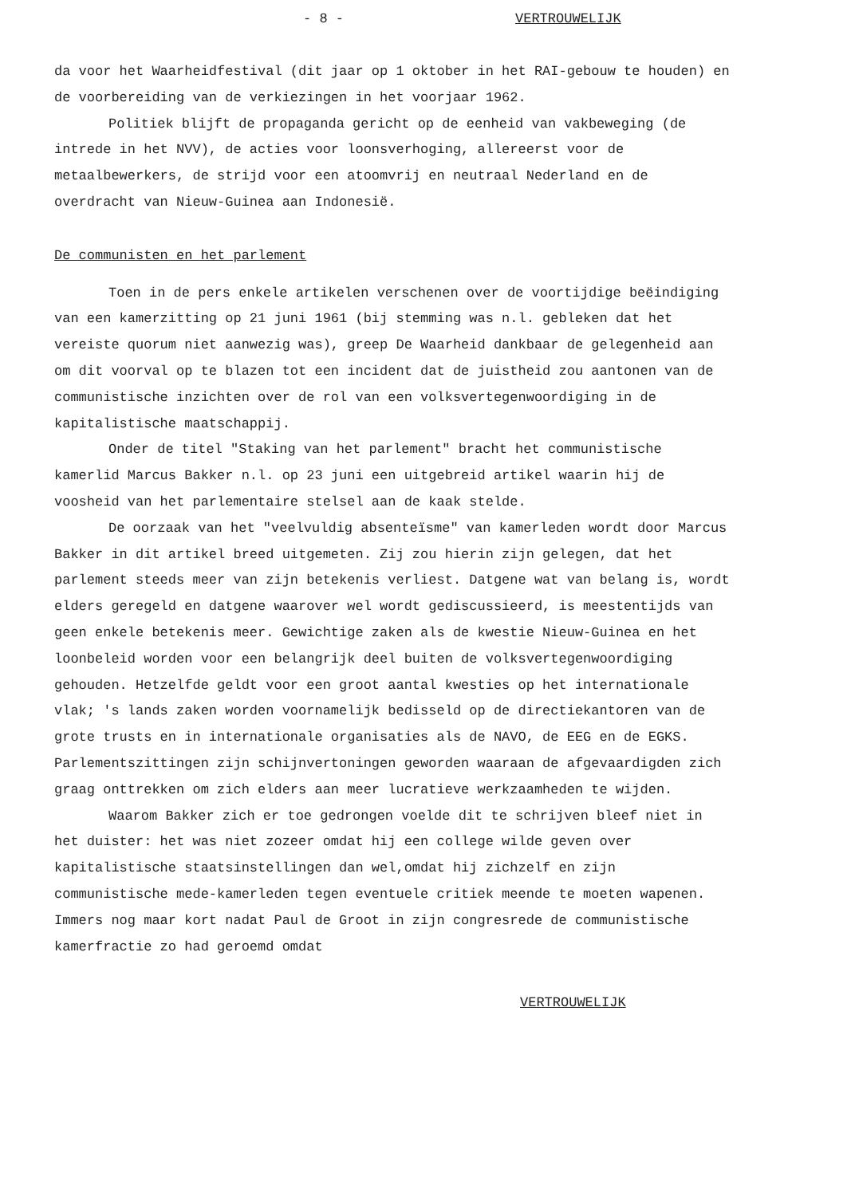- 8 - VERTROUWELIJK
da voor het Waarheidfestival (dit jaar op 1 oktober in het RAI-gebouw te houden) en de voorbereiding van de verkiezingen in het voorjaar 1962.
Politiek blijft de propaganda gericht op de eenheid van vakbeweging (de intrede in het NVV), de acties voor loonsverhoging, allereerst voor de metaalbewerkers, de strijd voor een atoomvrij en neutraal Nederland en de overdracht van Nieuw-Guinea aan Indonesië.
De communisten en het parlement
Toen in de pers enkele artikelen verschenen over de voortijdige beëindiging van een kamerzitting op 21 juni 1961 (bij stemming was n.l. gebleken dat het vereiste quorum niet aanwezig was), greep De Waarheid dankbaar de gelegenheid aan om dit voorval op te blazen tot een incident dat de juistheid zou aantonen van de communistische inzichten over de rol van een volksvertegenwoordiging in de kapitalistische maatschappij.
Onder de titel "Staking van het parlement" bracht het communistische kamerlid Marcus Bakker n.l. op 23 juni een uitgebreid artikel waarin hij de voosheid van het parlementaire stelsel aan de kaak stelde.
De oorzaak van het "veelvuldig absenteïsme" van kamerleden wordt door Marcus Bakker in dit artikel breed uitgemeten. Zij zou hierin zijn gelegen, dat het parlement steeds meer van zijn betekenis verliest. Datgene wat van belang is, wordt elders geregeld en datgene waarover wel wordt gediscussieerd, is meestentijds van geen enkele betekenis meer. Gewichtige zaken als de kwestie Nieuw-Guinea en het loonbeleid worden voor een belangrijk deel buiten de volksvertegenwoordiging gehouden. Hetzelfde geldt voor een groot aantal kwesties op het internationale vlak; 's lands zaken worden voornamelijk bedisseld op de directiekantoren van de grote trusts en in internationale organisaties als de NAVO, de EEG en de EGKS. Parlementszittingen zijn schijnvertoningen geworden waaraan de afgevaardigden zich graag onttrekken om zich elders aan meer lucratieve werkzaamheden te wijden.
Waarom Bakker zich er toe gedrongen voelde dit te schrijven bleef niet in het duister: het was niet zozeer omdat hij een college wilde geven over kapitalistische staatsinstellingen dan wel,omdat hij zichzelf en zijn communistische mede-kamerleden tegen eventuele critiek meende te moeten wapenen. Immers nog maar kort nadat Paul de Groot in zijn congresrede de communistische kamerfractie zo had geroemd omdat
VERTROUWELIJK